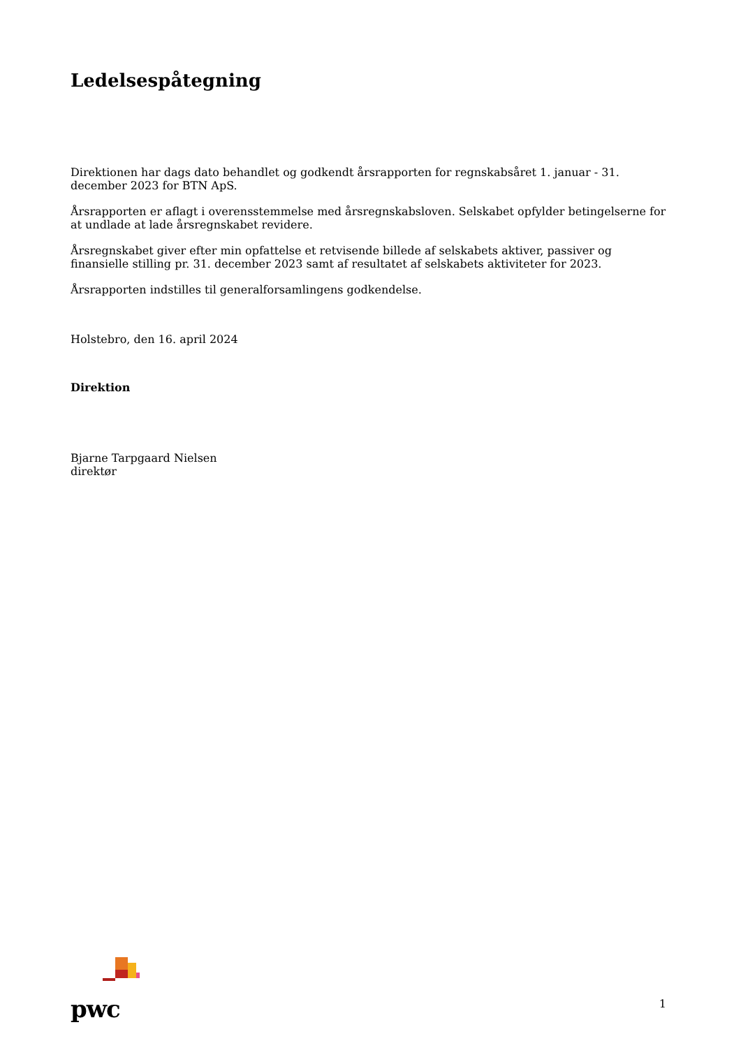Ledelsespåtegning
Direktionen har dags dato behandlet og godkendt årsrapporten for regnskabsåret 1. januar - 31. december 2023 for BTN ApS.
Årsrapporten er aflagt i overensstemmelse med årsregnskabsloven. Selskabet opfylder betingelserne for at undlade at lade årsregnskabet revidere.
Årsregnskabet giver efter min opfattelse et retvisende billede af selskabets aktiver, passiver og finansielle stilling pr. 31. december 2023 samt af resultatet af selskabets aktiviteter for 2023.
Årsrapporten indstilles til generalforsamlingens godkendelse.
Holstebro, den 16. april 2024
Direktion
Bjarne Tarpgaard Nielsen
direktør
pwc
1